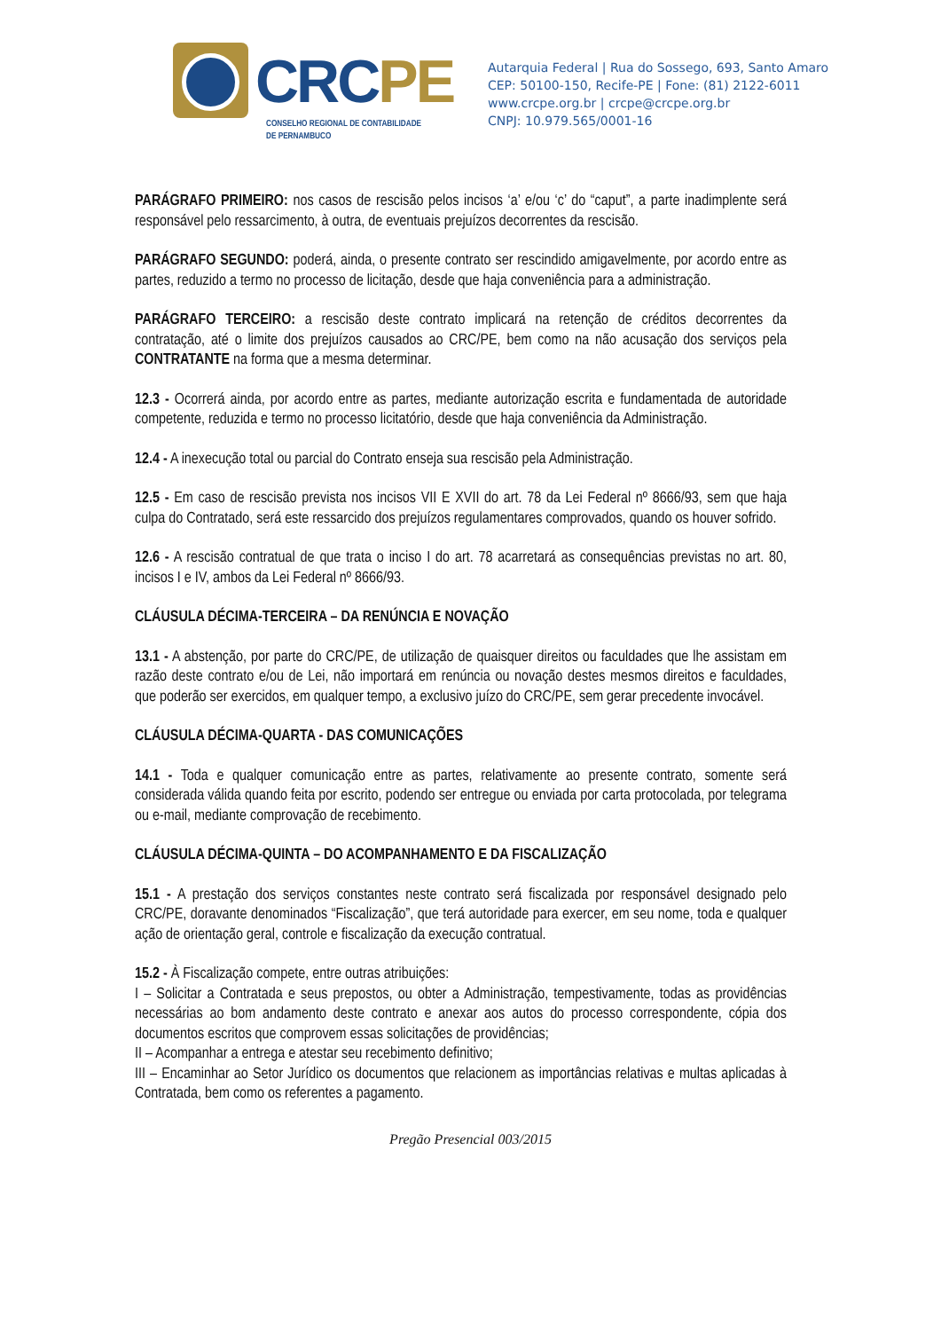CRC PE
CONSELHO REGIONAL DE CONTABILIDADE
DE PERNAMBUCO
Autarquia Federal | Rua do Sossego, 693, Santo Amaro
CEP: 50100-150, Recife-PE | Fone: (81) 2122-6011
www.crcpe.org.br | crcpe@crcpe.org.br
CNPJ: 10.979.565/0001-16
PARÁGRAFO PRIMEIRO: nos casos de rescisão pelos incisos ‘a’ e/ou ‘c’ do “caput”, a parte inadimplente será responsável pelo ressarcimento, à outra, de eventuais prejuízos decorrentes da rescisão.
PARÁGRAFO SEGUNDO: poderá, ainda, o presente contrato ser rescindido amigavelmente, por acordo entre as partes, reduzido a termo no processo de licitação, desde que haja conveniência para a administração.
PARÁGRAFO TERCEIRO: a rescisão deste contrato implicará na retenção de créditos decorrentes da contratação, até o limite dos prejuízos causados ao CRC/PE, bem como na não acusação dos serviços pela CONTRATANTE na forma que a mesma determinar.
12.3 - Ocorrerá ainda, por acordo entre as partes, mediante autorização escrita e fundamentada de autoridade competente, reduzida e termo no processo licitatório, desde que haja conveniência da Administração.
12.4 - A inexecução total ou parcial do Contrato enseja sua rescisão pela Administração.
12.5 - Em caso de rescisão prevista nos incisos VII E XVII do art. 78 da Lei Federal nº 8666/93, sem que haja culpa do Contratado, será este ressarcido dos prejuízos regulamentares comprovados, quando os houver sofrido.
12.6 - A rescisão contratual de que trata o inciso I do art. 78 acarretará as consequências previstas no art. 80, incisos I e IV, ambos da Lei Federal nº 8666/93.
CLÁUSULA DÉCIMA-TERCEIRA – DA RENÚNCIA E NOVAÇÃO
13.1 - A abstenção, por parte do CRC/PE, de utilização de quaisquer direitos ou faculdades que lhe assistam em razão deste contrato e/ou de Lei, não importará em renúncia ou novação destes mesmos direitos e faculdades, que poderão ser exercidos, em qualquer tempo, a exclusivo juízo do CRC/PE, sem gerar precedente invocável.
CLÁUSULA DÉCIMA-QUARTA - DAS COMUNICAÇÕES
14.1 - Toda e qualquer comunicação entre as partes, relativamente ao presente contrato, somente será considerada válida quando feita por escrito, podendo ser entregue ou enviada por carta protocolada, por telegrama ou e-mail, mediante comprovação de recebimento.
CLÁUSULA DÉCIMA-QUINTA – DO ACOMPANHAMENTO E DA FISCALIZAÇÃO
15.1 - A prestação dos serviços constantes neste contrato será fiscalizada por responsável designado pelo CRC/PE, doravante denominados “Fiscalização”, que terá autoridade para exercer, em seu nome, toda e qualquer ação de orientação geral, controle e fiscalização da execução contratual.
15.2 - À Fiscalização compete, entre outras atribuições:
I – Solicitar a Contratada e seus prepostos, ou obter a Administração, tempestivamente, todas as providências necessárias ao bom andamento deste contrato e anexar aos autos do processo correspondente, cópia dos documentos escritos que comprovem essas solicitações de providências;
II – Acompanhar a entrega e atestar seu recebimento definitivo;
III – Encaminhar ao Setor Jurídico os documentos que relacionem as importâncias relativas e multas aplicadas à Contratada, bem como os referentes a pagamento.
Pregão Presencial 003/2015